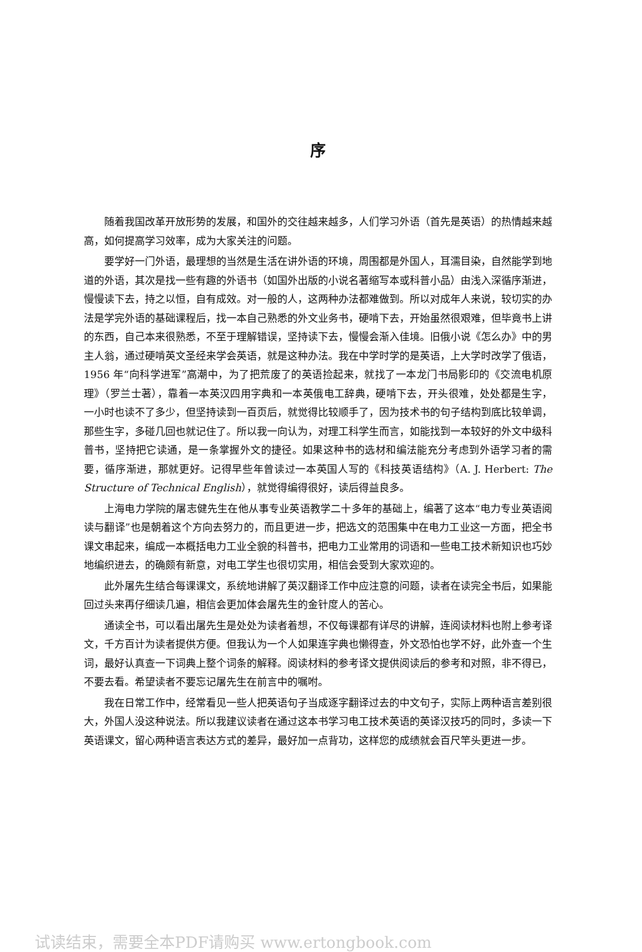序
随着我国改革开放形势的发展，和国外的交往越来越多，人们学习外语（首先是英语）的热情越来越高，如何提高学习效率，成为大家关注的问题。
要学好一门外语，最理想的当然是生活在讲外语的环境，周围都是外国人，耳濡目染，自然能学到地道的外语，其次是找一些有趣的外语书（如国外出版的小说名著缩写本或科普小品）由浅入深循序渐进，慢慢读下去，持之以恒，自有成效。对一般的人，这两种办法都难做到。所以对成年人来说，较切实的办法是学完外语的基础课程后，找一本自己熟悉的外文业务书，硬啃下去，开始虽然很艰难，但毕竟书上讲的东西，自己本来很熟悉，不至于理解错误，坚持读下去，慢慢会渐入佳境。旧俄小说《怎么办》中的男主人翁，通过硬啃英文圣经来学会英语，就是这种办法。我在中学时学的是英语，上大学时改学了俄语，1956 年“向科学进军”高潮中，为了把荒废了的英语捡起来，就找了一本龙门书局影印的《交流电机原理》（罗兰士著），靠着一本英汉四用字典和一本英俄电工辞典，硬啃下去，开头很难，处处都是生字，一小时也读不了多少，但坚持读到一百页后，就觉得比较顺手了，因为技术书的句子结构到底比较单调，那些生字，多碰几回也就记住了。所以我一向认为，对理工科学生而言，如能找到一本较好的外文中级科普书，坚持把它读通，是一条掌握外文的捷径。如果这种书的选材和编法能充分考虑到外语学习者的需要，循序渐进，那就更好。记得早些年曾读过一本英国人写的《科技英语结构》（A. J. Herbert: The Structure of Technical English），就觉得编得很好，读后得益良多。
上海电力学院的屠志健先生在他从事专业英语教学二十多年的基础上，编著了这本“电力专业英语阅读与翻译”也是朝着这个方向去努力的，而且更进一步，把选文的范围集中在电力工业这一方面，把全书课文串起来，编成一本概括电力工业全貌的科普书，把电力工业常用的词语和一些电工技术新知识也巧妙地编织进去，的确颇有新意，对电工学生也很切实用，相信会受到大家欢迎的。
此外屠先生结合每课课文，系统地讲解了英汉翻译工作中应注意的问题，读者在读完全书后，如果能回过头来再仔细读几遍，相信会更加体会屠先生的金针度人的苦心。
通读全书，可以看出屠先生是处处为读者着想，不仅每课都有详尽的讲解，连阅读材料也附上参考译文，千方百计为读者提供方便。但我认为一个人如果连字典也懒得查，外文恐怕也学不好，此外查一个生词，最好认真查一下词典上整个词条的解释。阅读材料的参考译文提供阅读后的参考和对照，非不得已，不要去看。希望读者不要忘记屠先生在前言中的嘱咐。
我在日常工作中，经常看见一些人把英语句子当成逐字翻译过去的中文句子，实际上两种语言差别很大，外国人没这种说法。所以我建议读者在通过这本书学习电工技术英语的英译汉技巧的同时，多读一下英语课文，留心两种语言表达方式的差异，最好加一点背功，这样您的成绩就会百尺竿头更进一步。
试读结束，需要全本PDF请购买 www.ertongbook.com